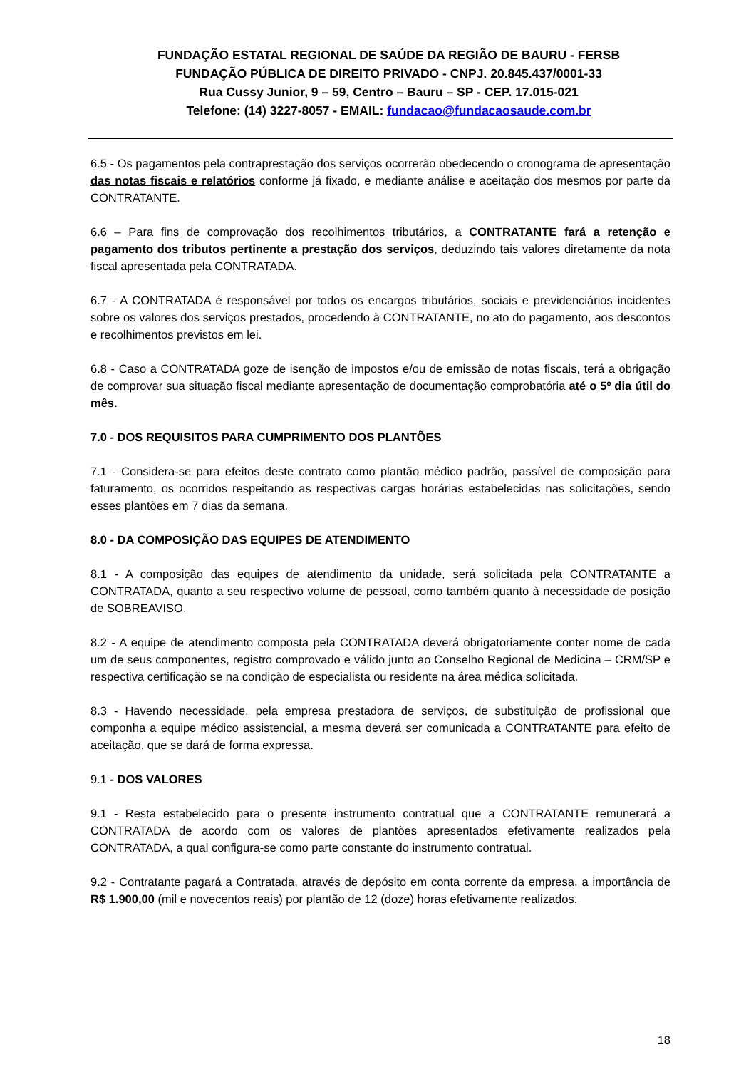FUNDAÇÃO ESTATAL REGIONAL DE SAÚDE DA REGIÃO DE BAURU - FERSB
FUNDAÇÃO PÚBLICA DE DIREITO PRIVADO - CNPJ. 20.845.437/0001-33
Rua Cussy Junior, 9 – 59, Centro – Bauru – SP - CEP. 17.015-021
Telefone: (14) 3227-8057 - EMAIL: fundacao@fundacaosaude.com.br
6.5 - Os pagamentos pela contraprestação dos serviços ocorrerão obedecendo o cronograma de apresentação das notas fiscais e relatórios conforme já fixado, e mediante análise e aceitação dos mesmos por parte da CONTRATANTE.
6.6 – Para fins de comprovação dos recolhimentos tributários, a CONTRATANTE fará a retenção e pagamento dos tributos pertinente a prestação dos serviços, deduzindo tais valores diretamente da nota fiscal apresentada pela CONTRATADA.
6.7 - A CONTRATADA é responsável por todos os encargos tributários, sociais e previdenciários incidentes sobre os valores dos serviços prestados, procedendo à CONTRATANTE, no ato do pagamento, aos descontos e recolhimentos previstos em lei.
6.8 - Caso a CONTRATADA goze de isenção de impostos e/ou de emissão de notas fiscais, terá a obrigação de comprovar sua situação fiscal mediante apresentação de documentação comprobatória até o 5º dia útil do mês.
7.0 - DOS REQUISITOS PARA CUMPRIMENTO DOS PLANTÕES
7.1 - Considera-se para efeitos deste contrato como plantão médico padrão, passível de composição para faturamento, os ocorridos respeitando as respectivas cargas horárias estabelecidas nas solicitações, sendo esses plantões em 7 dias da semana.
8.0 - DA COMPOSIÇÃO DAS EQUIPES DE ATENDIMENTO
8.1 - A composição das equipes de atendimento da unidade, será solicitada pela CONTRATANTE a CONTRATADA, quanto a seu respectivo volume de pessoal, como também quanto à necessidade de posição de SOBREAVISO.
8.2 - A equipe de atendimento composta pela CONTRATADA deverá obrigatoriamente conter nome de cada um de seus componentes, registro comprovado e válido junto ao Conselho Regional de Medicina – CRM/SP e respectiva certificação se na condição de especialista ou residente na área médica solicitada.
8.3 - Havendo necessidade, pela empresa prestadora de serviços, de substituição de profissional que componha a equipe médico assistencial, a mesma deverá ser comunicada a CONTRATANTE para efeito de aceitação, que se dará de forma expressa.
9.1 - DOS VALORES
9.1 - Resta estabelecido para o presente instrumento contratual que a CONTRATANTE remunerará a CONTRATADA de acordo com os valores de plantões apresentados efetivamente realizados pela CONTRATADA, a qual configura-se como parte constante do instrumento contratual.
9.2 - Contratante pagará a Contratada, através de depósito em conta corrente da empresa, a importância de R$ 1.900,00 (mil e novecentos reais) por plantão de 12 (doze) horas efetivamente realizados.
18